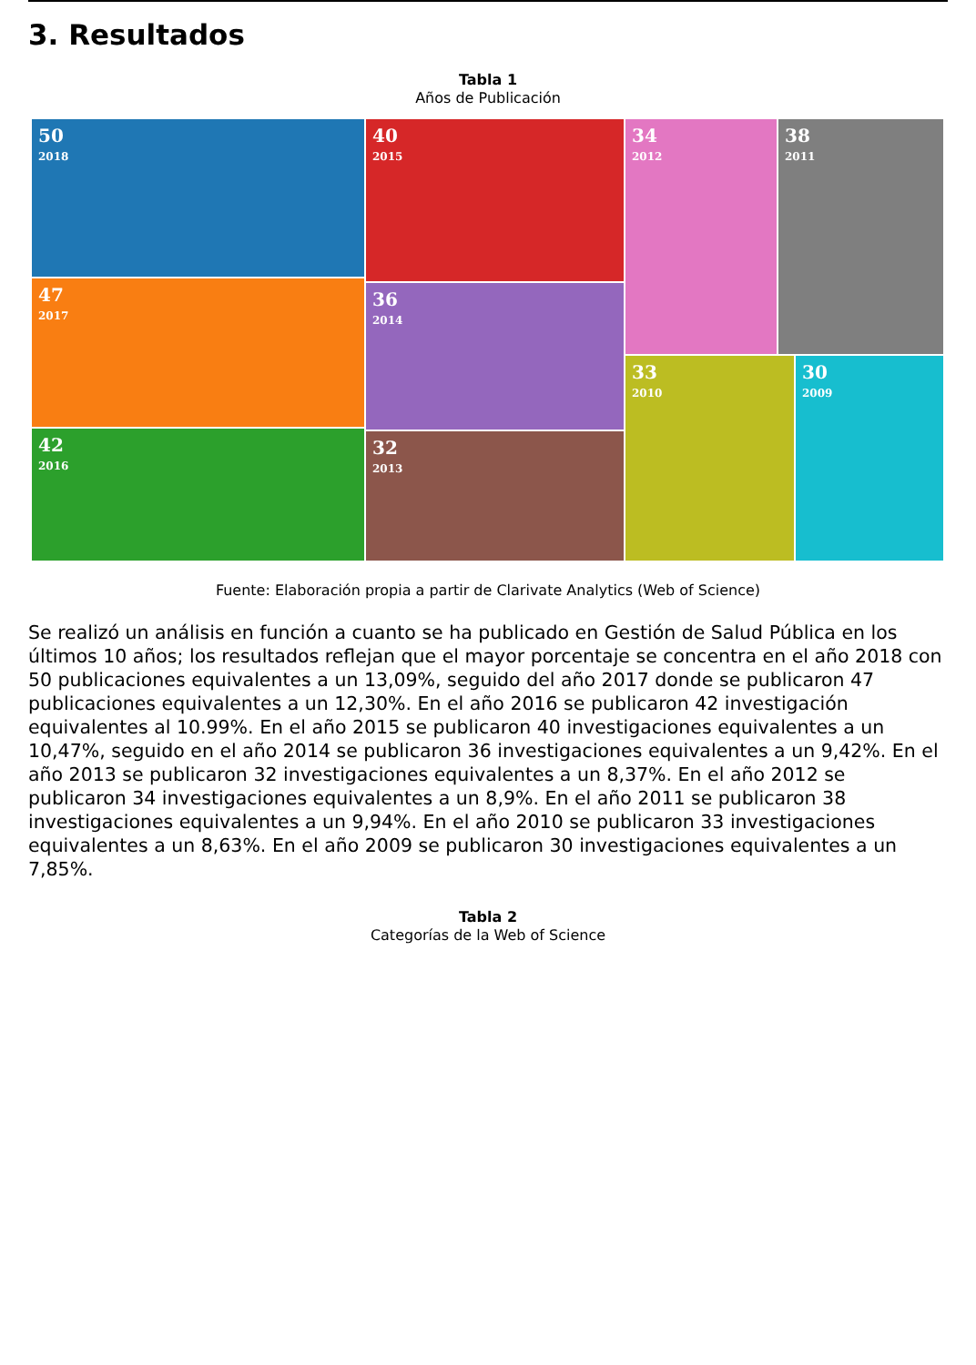3. Resultados
Tabla 1
Años de Publicación
50
2018
47
2017
42
2016
40
2015
36
2014
32
2013
34
2012
38
2011
33
2010
30
2009
Fuente: Elaboración propia a partir de Clarivate Analytics (Web of Science)
Se realizó un análisis en función a cuanto se ha publicado en Gestión de Salud Pública en los últimos 10 años; los resultados reflejan que el mayor porcentaje se concentra en el año 2018 con 50 publicaciones equivalentes a un 13,09%, seguido del año 2017 donde se publicaron 47 publicaciones equivalentes a un 12,30%. En el año 2016 se publicaron 42 investigación equivalentes al 10.99%. En el año 2015 se publicaron 40 investigaciones equivalentes a un 10,47%, seguido en el año 2014 se publicaron 36 investigaciones equivalentes a un 9,42%. En el año 2013 se publicaron 32 investigaciones equivalentes a un 8,37%. En el año 2012 se publicaron 34 investigaciones equivalentes a un 8,9%. En el año 2011 se publicaron 38 investigaciones equivalentes a un 9,94%. En el año 2010 se publicaron 33 investigaciones equivalentes a un 8,63%. En el año 2009 se publicaron 30 investigaciones equivalentes a un 7,85%.
Tabla 2
Categorías de la Web of Science